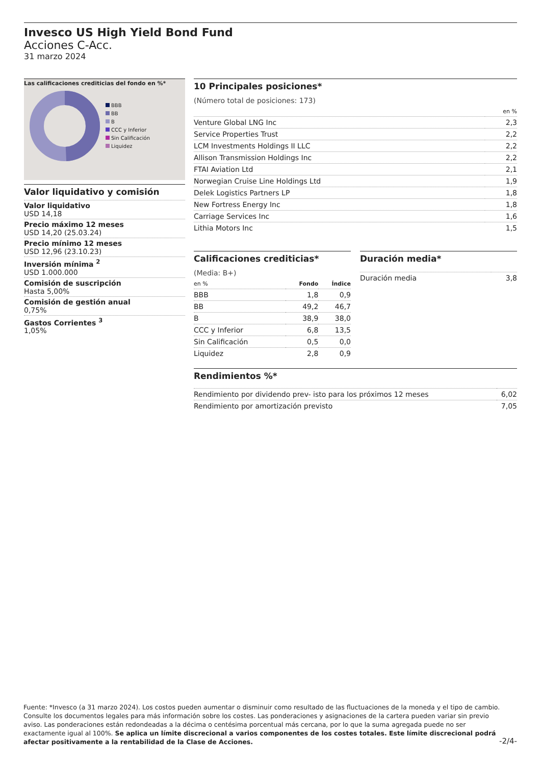Invesco US High Yield Bond Fund
Acciones C-Acc.
31 marzo 2024
Las calificaciones crediticias del fondo en %*
BBB
BB
B
CCC y Inferior
Sin Calificación
Liquidez
Valor liquidativo y comisión
Valor liquidativo
USD 14,18
Precio máximo 12 meses
USD 14,20 (25.03.24)
Precio mínimo 12 meses
USD 12,96 (23.10.23)
Inversión mínima <sup>2</sup>
USD 1.000.000
Comisión de suscripción
Hasta 5,00%
Comisión de gestión anual
0,75%
Gastos Corrientes <sup>3</sup>
1,05%
10 Principales posiciones*
(Número total de posiciones: 173)
| | en % |
| --- | --- |
| Venture Global LNG Inc | 2,3 |
| Service Properties Trust | 2,2 |
| LCM Investments Holdings II LLC | 2,2 |
| Allison Transmission Holdings Inc | 2,2 |
| FTAI Aviation Ltd | 2,1 |
| Norwegian Cruise Line Holdings Ltd | 1,9 |
| Delek Logistics Partners LP | 1,8 |
| New Fortress Energy Inc | 1,8 |
| Carriage Services Inc | 1,6 |
| Lithia Motors Inc | 1,5 |
Calificaciones crediticias*
(Media: B+)
| en % | Fondo | Índice |
| --- | --- | --- |
| BBB | 1,8 | 0,9 |
| BB | 49,2 | 46,7 |
| B | 38,9 | 38,0 |
| CCC y Inferior | 6,8 | 13,5 |
| Sin Calificación | 0,5 | 0,0 |
| Liquidez | 2,8 | 0,9 |
Duración media*
| Duración media | 3,8 |
Rendimientos %*
| Rendimiento por dividendo prev- isto para los próximos 12 meses | 6,02 |
| Rendimiento por amortización previsto | 7,05 |
Fuente: *Invesco (a 31 marzo 2024). Los costos pueden aumentar o disminuir como resultado de las fluctuaciones de la moneda y el tipo de cambio. Consulte los documentos legales para más información sobre los costes. Las ponderaciones y asignaciones de la cartera pueden variar sin previo aviso. Las ponderaciones están redondeadas a la décima o centésima porcentual más cercana, por lo que la suma agregada puede no ser exactamente igual al 100%. Se aplica un límite discrecional a varios componentes de los costes totales. Este límite discrecional podrá afectar positivamente a la rentabilidad de la Clase de Acciones.
-2/4-